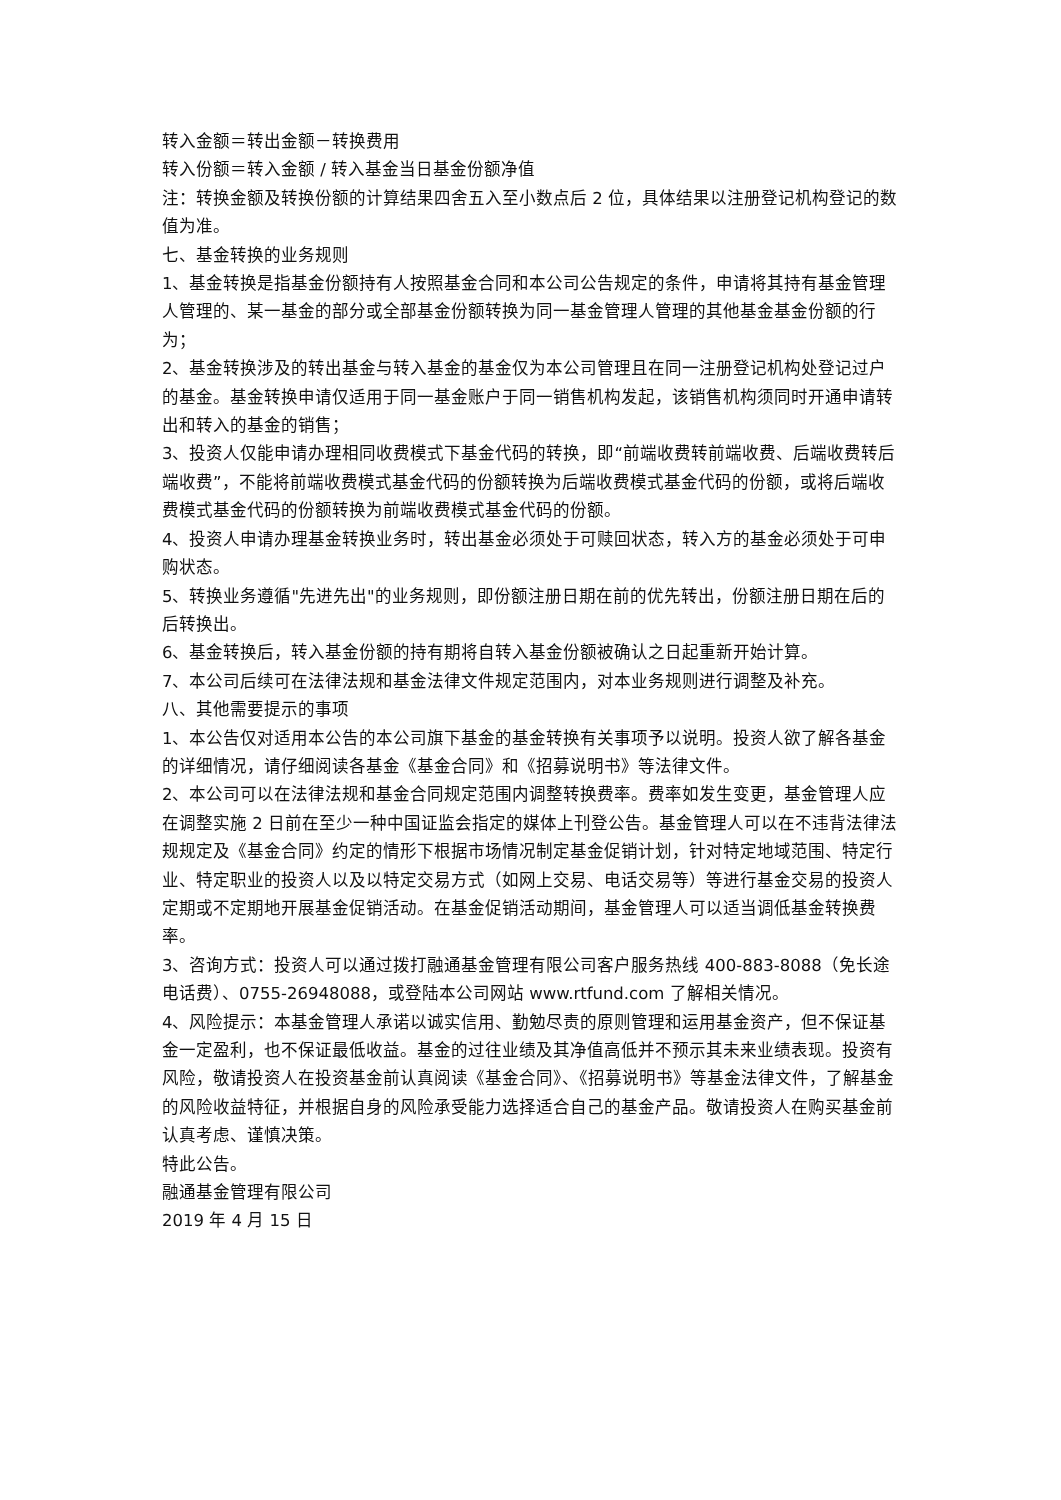转入金额＝转出金额－转换费用
转入份额＝转入金额 / 转入基金当日基金份额净值
注：转换金额及转换份额的计算结果四舍五入至小数点后 2 位，具体结果以注册登记机构登记的数值为准。
七、基金转换的业务规则
1、基金转换是指基金份额持有人按照基金合同和本公司公告规定的条件，申请将其持有基金管理人管理的、某一基金的部分或全部基金份额转换为同一基金管理人管理的其他基金基金份额的行为；
2、基金转换涉及的转出基金与转入基金的基金仅为本公司管理且在同一注册登记机构处登记过户的基金。基金转换申请仅适用于同一基金账户于同一销售机构发起，该销售机构须同时开通申请转出和转入的基金的销售；
3、投资人仅能申请办理相同收费模式下基金代码的转换，即“前端收费转前端收费、后端收费转后端收费”，不能将前端收费模式基金代码的份额转换为后端收费模式基金代码的份额，或将后端收费模式基金代码的份额转换为前端收费模式基金代码的份额。
4、投资人申请办理基金转换业务时，转出基金必须处于可赎回状态，转入方的基金必须处于可申购状态。
5、转换业务遵循"先进先出"的业务规则，即份额注册日期在前的优先转出，份额注册日期在后的后转换出。
6、基金转换后，转入基金份额的持有期将自转入基金份额被确认之日起重新开始计算。
7、本公司后续可在法律法规和基金法律文件规定范围内，对本业务规则进行调整及补充。
八、其他需要提示的事项
1、本公告仅对适用本公告的本公司旗下基金的基金转换有关事项予以说明。投资人欲了解各基金的详细情况，请仔细阅读各基金《基金合同》和《招募说明书》等法律文件。
2、本公司可以在法律法规和基金合同规定范围内调整转换费率。费率如发生变更，基金管理人应在调整实施 2 日前在至少一种中国证监会指定的媒体上刊登公告。基金管理人可以在不违背法律法规规定及《基金合同》约定的情形下根据市场情况制定基金促销计划，针对特定地域范围、特定行业、特定职业的投资人以及以特定交易方式（如网上交易、电话交易等）等进行基金交易的投资人定期或不定期地开展基金促销活动。在基金促销活动期间，基金管理人可以适当调低基金转换费率。
3、咨询方式：投资人可以通过拨打融通基金管理有限公司客户服务热线 400-883-8088（免长途电话费）、0755-26948088，或登陆本公司网站 www.rtfund.com 了解相关情况。
4、风险提示：本基金管理人承诺以诚实信用、勤勉尽责的原则管理和运用基金资产，但不保证基金一定盈利，也不保证最低收益。基金的过往业绩及其净值高低并不预示其未来业绩表现。投资有风险，敬请投资人在投资基金前认真阅读《基金合同》、《招募说明书》等基金法律文件，了解基金的风险收益特征，并根据自身的风险承受能力选择适合自己的基金产品。敬请投资人在购买基金前认真考虑、谨慎决策。
特此公告。
融通基金管理有限公司
2019 年 4 月 15 日